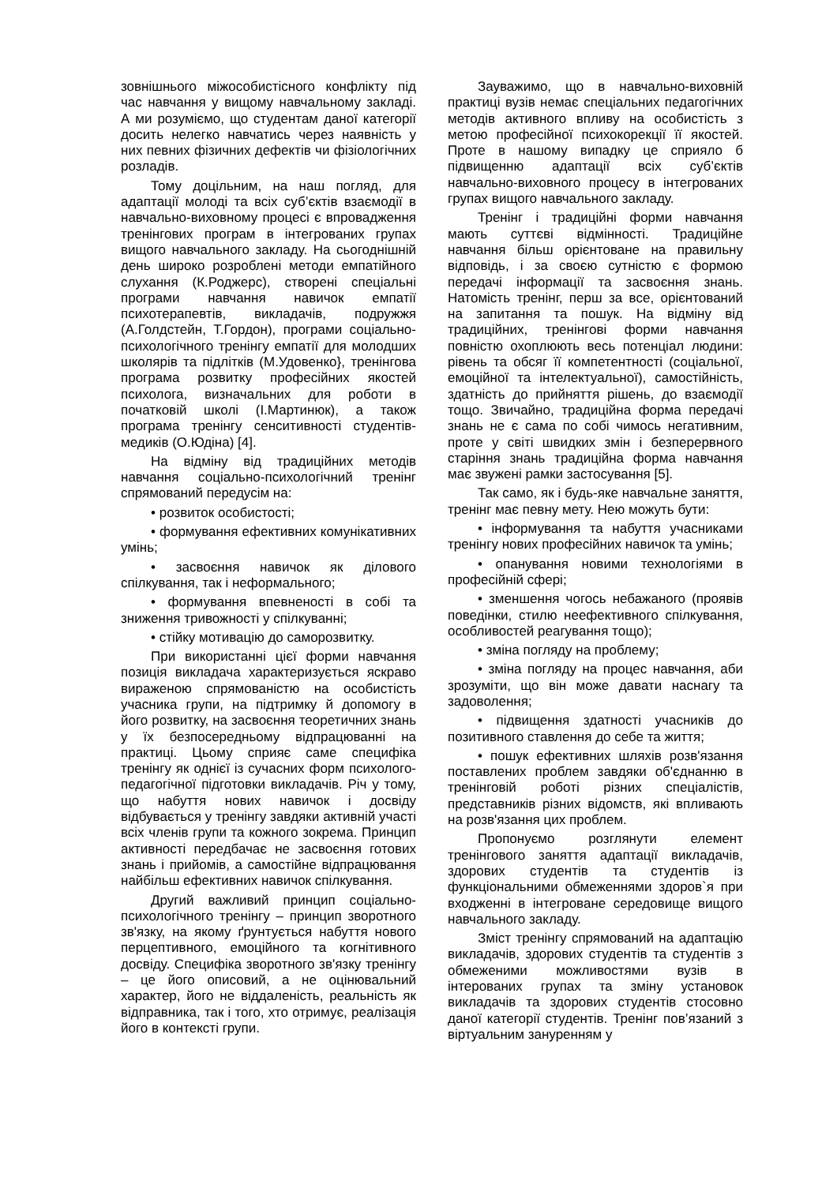зовнішнього міжособистісного конфлікту під час навчання у вищому навчальному закладі. А ми розуміємо, що студентам даної категорії досить нелегко навчатись через наявність у них певних фізичних дефектів чи фізіологічних розладів.
Тому доцільним, на наш погляд, для адаптації молоді та всіх суб’єктів взаємодії в навчально-виховному процесі є впровадження тренінгових програм в інтегрованих групах вищого навчального закладу. На сьогоднішній день широко розроблені методи емпатійного слухання (К.Роджерс), створені спеціальні програми навчання навичок емпатії психотерапевтів, викладачів, подружжя (А.Голдстейн, Т.Гордон), програми соціально-психологічного тренінгу емпатії для молодших школярів та підлітків (М.Удовенко}, тренінгова програма розвитку професійних якостей психолога, визначальних для роботи в початковій школі (І.Мартинюк), а також програма тренінгу сенситивності студентів-медиків (О.Юдіна) [4].
На відміну від традиційних методів навчання соціально-психологічний тренінг спрямований передусім на:
• розвиток особистості;
• формування ефективних комунікативних умінь;
• засвоєння навичок як ділового спілкування, так і неформального;
• формування впевненості в собі та зниження тривожності у спілкуванні;
• стійку мотивацію до саморозвитку.
При використанні цієї форми навчання позиція викладача характеризується яскраво вираженою спрямованістю на особистість учасника групи, на підтримку й допомогу в його розвитку, на засвоєння теоретичних знань у їх безпосередньому відпрацюванні на практиці. Цьому сприяє саме специфіка тренінгу як однієї із сучасних форм психолого-педагогічної підготовки викладачів. Річ у тому, що набуття нових навичок і досвіду відбувається у тренінгу завдяки активній участі всіх членів групи та кожного зокрема. Принцип активності передбачає не засвоєння готових знань і прийомів, а самостійне відпрацювання найбільш ефективних навичок спілкування.
Другий важливий принцип соціально-психологічного тренінгу – принцип зворотного зв'язку, на якому ґрунтується набуття нового перцептивного, емоційного та когнітивного досвіду. Специфіка зворотного зв'язку тренінгу – це його описовий, а не оцінювальний характер, його не віддаленість, реальність як відправника, так і того, хто отримує, реалізація його в контексті групи.
Зауважимо, що в навчально-виховній практиці вузів немає спеціальних педагогічних методів активного впливу на особистість з метою професійної психокорекції її якостей. Проте в нашому випадку це сприяло б підвищенню адаптації всіх суб’єктів навчально-виховного процесу в інтегрованих групах вищого навчального закладу.
Тренінг і традиційні форми навчання мають суттєві відмінності. Традиційне навчання більш орієнтоване на правильну відповідь, і за своєю сутністю є формою передачі інформації та засвоєння знань. Натомість тренінг, перш за все, орієнтований на запитання та пошук. На відміну від традиційних, тренінгові форми навчання повністю охоплюють весь потенціал людини: рівень та обсяг її компетентності (соціальної, емоційної та інтелектуальної), самостійність, здатність до прийняття рішень, до взаємодії тощо. Звичайно, традиційна форма передачі знань не є сама по собі чимось негативним, проте у світі швидких змін і безперервного старіння знань традиційна форма навчання має звужені рамки застосування [5].
Так само, як і будь-яке навчальне заняття, тренінг має певну мету. Нею можуть бути:
• інформування та набуття учасниками тренінгу нових професійних навичок та умінь;
• опанування новими технологіями в професійній сфері;
• зменшення чогось небажаного (проявів поведінки, стилю неефективного спілкування, особливостей реагування тощо);
• зміна погляду на проблему;
• зміна погляду на процес навчання, аби зрозуміти, що він може давати наснагу та задоволення;
• підвищення здатності учасників до позитивного ставлення до себе та життя;
• пошук ефективних шляхів розв'язання поставлених проблем завдяки об'єднанню в тренінговій роботі різних спеціалістів, представників різних відомств, які впливають на розв'язання цих проблем.
Пропонуємо розглянути елемент тренінгового заняття адаптації викладачів, здорових студентів та студентів із функціональними обмеженнями здоров`я при входженні в інтегроване середовище вищого навчального закладу.
Зміст тренінгу спрямований на адаптацію викладачів, здорових студентів та студентів з обмеженими можливостями вузів в інтерованих групах та зміну установок викладачів та здорових студентів стосовно даної категорії студентів. Тренінг пов’язаний з віртуальним зануренням у